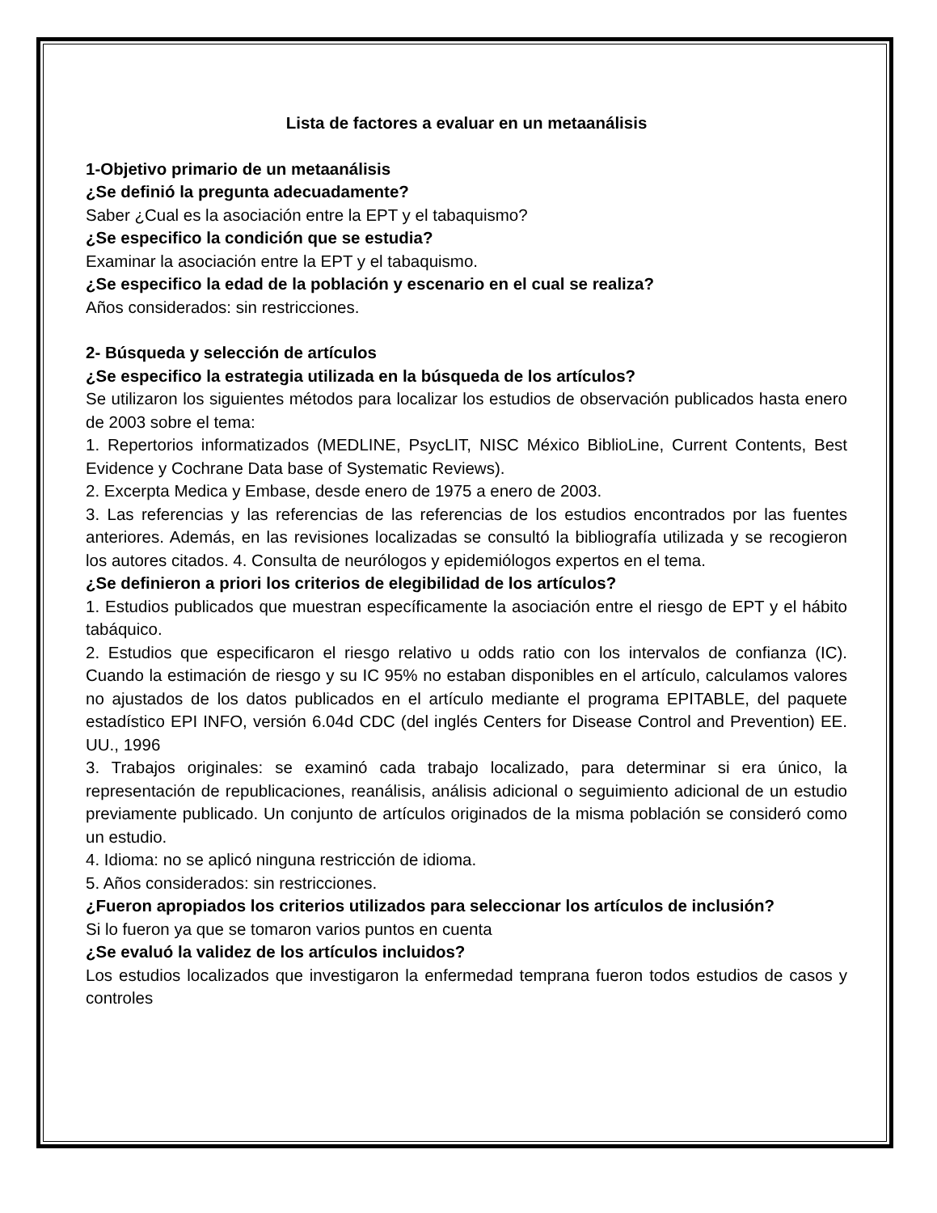Lista de factores a evaluar en un metaanálisis
1-Objetivo primario de un metaanálisis
¿Se definió la pregunta adecuadamente?
Saber ¿Cual es la asociación entre la EPT y el tabaquismo?
¿Se especifico la condición que se estudia?
Examinar la asociación entre la EPT y el tabaquismo.
¿Se especifico la edad de la población y escenario en el cual se realiza?
Años considerados: sin restricciones.
2- Búsqueda y selección de artículos
¿Se especifico la estrategia utilizada en la búsqueda de los artículos?
Se utilizaron los siguientes métodos para localizar los estudios de observación publicados hasta enero de 2003 sobre el tema:
1. Repertorios informatizados (MEDLINE, PsycLIT, NISC México BiblioLine, Current Contents, Best Evidence y Cochrane Data base of Systematic Reviews).
2. Excerpta Medica y Embase, desde enero de 1975 a enero de 2003.
3. Las referencias y las referencias de las referencias de los estudios encontrados por las fuentes anteriores. Además, en las revisiones localizadas se consultó la bibliografía utilizada y se recogieron los autores citados. 4. Consulta de neurólogos y epidemiólogos expertos en el tema.
¿Se definieron a priori los criterios de elegibilidad de los artículos?
1. Estudios publicados que muestran específicamente la asociación entre el riesgo de EPT y el hábito tabáquico.
2. Estudios que especificaron el riesgo relativo u odds ratio con los intervalos de confianza (IC). Cuando la estimación de riesgo y su IC 95% no estaban disponibles en el artículo, calculamos valores no ajustados de los datos publicados en el artículo mediante el programa EPITABLE, del paquete estadístico EPI INFO, versión 6.04d CDC (del inglés Centers for Disease Control and Prevention) EE. UU., 1996
3. Trabajos originales: se examinó cada trabajo localizado, para determinar si era único, la representación de republicaciones, reanálisis, análisis adicional o seguimiento adicional de un estudio previamente publicado. Un conjunto de artículos originados de la misma población se consideró como un estudio.
4. Idioma: no se aplicó ninguna restricción de idioma.
5. Años considerados: sin restricciones.
¿Fueron apropiados los criterios utilizados para seleccionar los artículos de inclusión?
Si lo fueron ya que se tomaron varios puntos en cuenta
¿Se evaluó la validez de los artículos incluidos?
Los estudios localizados que investigaron la enfermedad temprana fueron todos estudios de casos y controles